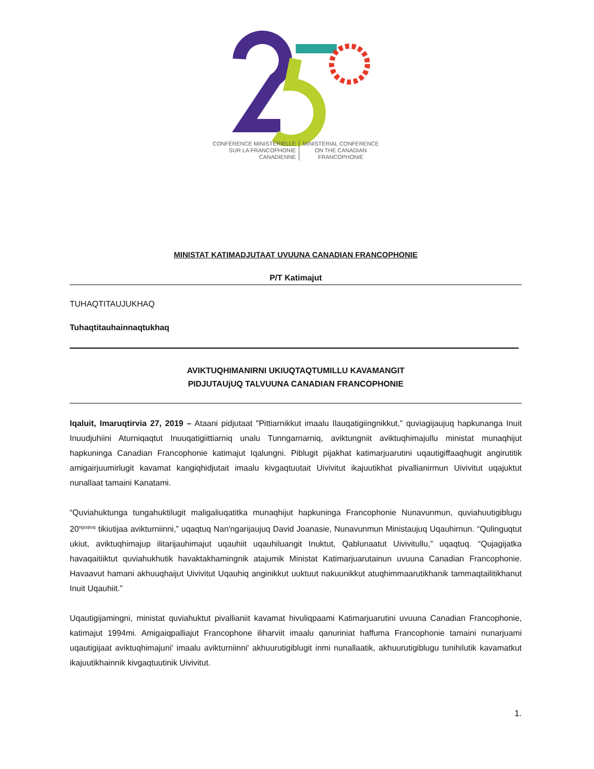CONFÉRENCE MINISTÉRIELLE
SUR LA FRANCOPHONIE
CANADIENNE
MINISTERIAL CONFERENCE
ON THE CANADIAN
FRANCOPHONIE
MINISTAT KATIMADJUTAAT UVUUNA CANADIAN FRANCOPHONIE
P/T Katimajut
TUHAQTITAUJUKHAQ
Tuhaqtitauhainnaqtukhaq
AVIKTUQHIMANIRNI UKIUQTAQTUMILLU KAVAMANGIT
PIDJUTAUjUQ TALVUUNA CANADIAN FRANCOPHONIE
Iqaluit, Imaruqtirvia 27, 2019 – Ataani pidjutaat "Pittiarnikkut imaalu Ilauqatigiingnikkut,” quviagijaujuq hapkunanga Inuit Inuudjuhiini Aturniqaqtut Inuuqatigiittiarniq unalu Tunngarnarniq, aviktungniit aviktuqhimajullu ministat munaqhijut hapkuninga Canadian Francophonie katimajut Iqalungni. Piblugit pijakhat katimarjuarutini uqautigiffaaqhugit angirutitik amigairjuumirlugit kavamat kangiqhidjutait imaalu kivgaqtuutait Uivivitut ikajuutikhat pivallianirmun Uivivitut uqajuktut nunallaat tamaini Kanatami.
“Quviahuktunga tungahuktilugit maligaliuqatitka munaqhijut hapkuninga Francophonie Nunavunmun, quviahuutigiblugu 20<sup>nguqtuq</sup> tikiutijaa avikturniinni,” uqaqtuq Nan'ngarijaujuq David Joanasie, Nunavunmun Ministaujuq Uqauhirnun. “Qulinguqtut ukiut, aviktuqhimajup ilitarijauhimajut uqauhiit uqauhiluangit Inuktut, Qablunaatut Uivivitullu,” uqaqtuq. “Qujagijatka havaqaitiiktut quviahukhutik havaktakhamingnik atajumik Ministat Katimarjuarutainun uvuuna Canadian Francophonie. Havaavut hamani akhuuqhaijut Uivivitut Uqauhiq anginikkut uuktuut nakuunikkut atuqhimmaarutikhanik tammaqtailitikhanut Inuit Uqauhiit.”
Uqautigijamingni, ministat quviahuktut pivallianiit kavamat hivuliqpaami Katimarjuarutini uvuuna Canadian Francophonie, katimajut 1994mi. Amigaiqpalliajut Francophone iliharviit imaalu qanuriniat haffuma Francophonie tamaini nunarjuami uqautigijaat aviktuqhimajuni' imaalu avikturniinni' akhuurutigiblugit inmi nunallaatik, akhuurutigiblugu tunihilutik kavamatkut ikajuutikhainnik kivgaqtuutinik Uivivitut.
1.